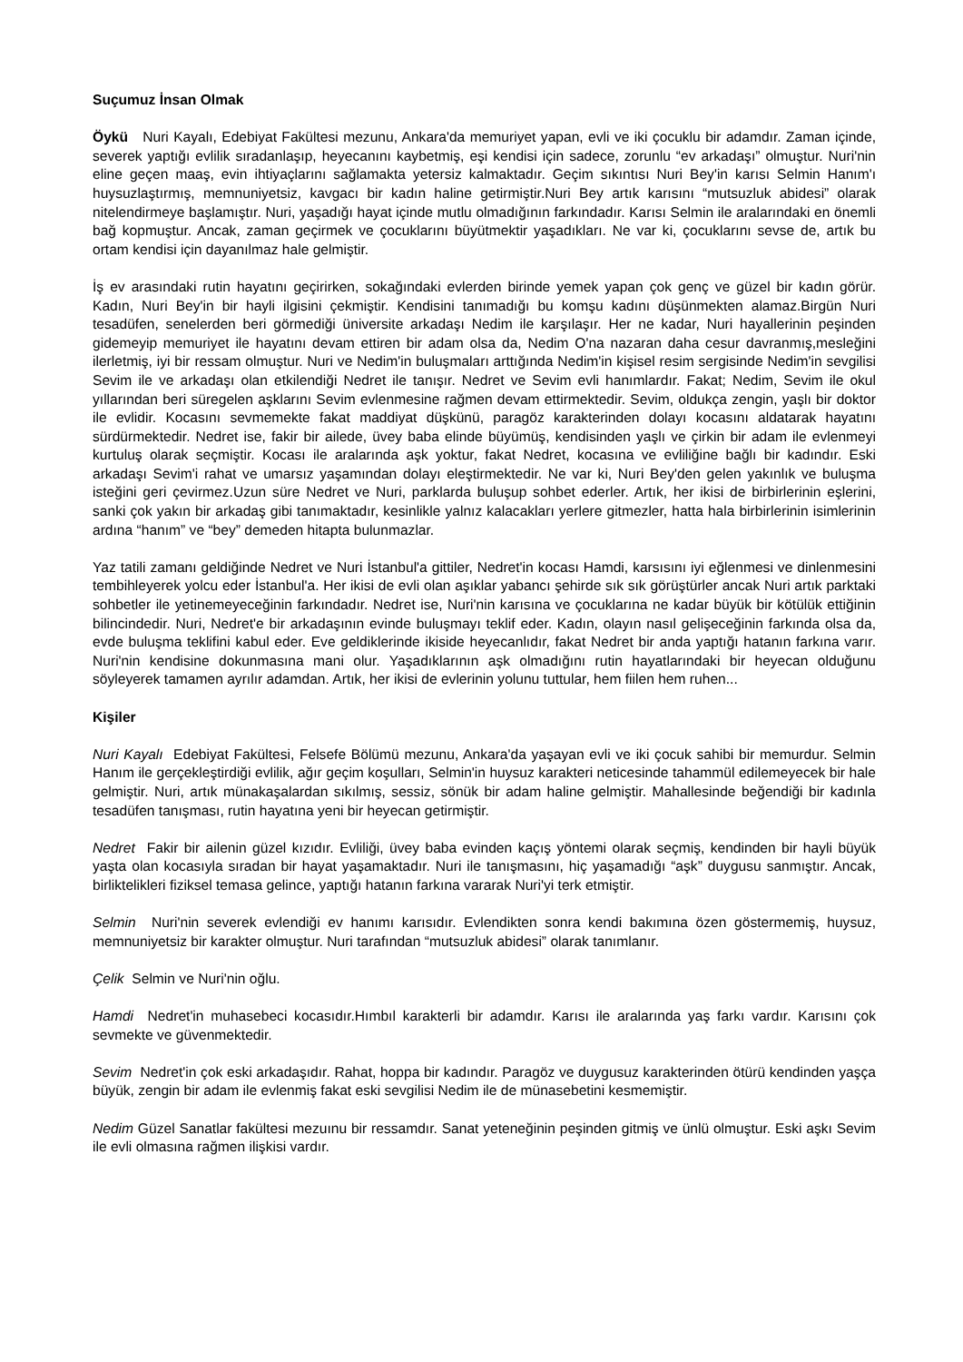Suçumuz İnsan Olmak
Öykü Nuri Kayalı, Edebiyat Fakültesi mezunu, Ankara'da memuriyet yapan, evli ve iki çocuklu bir adamdır. Zaman içinde, severek yaptığı evlilik sıradanlaşıp, heyecanını kaybetmiş, eşi kendisi için sadece, zorunlu “ev arkadaşı” olmuştur. Nuri'nin eline geçen maaş, evin ihtiyaçlarını sağlamakta yetersiz kalmaktadır. Geçim sıkıntısı Nuri Bey'in karısı Selmin Hanım'ı huysuzlaştırmış, memnuniyetsiz, kavgacı bir kadın haline getirmiştir.Nuri Bey artık karısını “mutsuzluk abidesi” olarak nitelendirmeye başlamıştır. Nuri, yaşadığı hayat içinde mutlu olmadığının farkındadır. Karısı Selmin ile aralarındaki en önemli bağ kopmuştur. Ancak, zaman geçirmek ve çocuklarını büyütmektir yaşadıkları. Ne var ki, çocuklarını sevse de, artık bu ortam kendisi için dayanılmaz hale gelmiştir.
İş ev arasındaki rutin hayatını geçirirken, sokağındaki evlerden birinde yemek yapan çok genç ve güzel bir kadın görür. Kadın, Nuri Bey'in bir hayli ilgisini çekmiştir. Kendisini tanımadığı bu komşu kadını düşünmekten alamaz.Birgün Nuri tesadüfen, senelerden beri görmediği üniversite arkadaşı Nedim ile karşılaşır. Her ne kadar, Nuri hayallerinin peşinden gidemeyip memuriyet ile hayatını devam ettiren bir adam olsa da, Nedim O'na nazaran daha cesur davranmış,mesleğini ilerletmiş, iyi bir ressam olmuştur. Nuri ve Nedim'in buluşmaları arttığında Nedim'in kişisel resim sergisinde Nedim'in sevgilisi Sevim ile ve arkadaşı olan etkilendiği Nedret ile tanışır. Nedret ve Sevim evli hanımlardır. Fakat; Nedim, Sevim ile okul yıllarından beri süregelen aşklarını Sevim evlenmesine rağmen devam ettirmektedir. Sevim, oldukça zengin, yaşlı bir doktor ile evlidir. Kocasını sevmemekte fakat maddiyat düşkünü, paragöz karakterinden dolayı kocasını aldatarak hayatını sürdürmektedir. Nedret ise, fakir bir ailede, üvey baba elinde büyümüş, kendisinden yaşlı ve çirkin bir adam ile evlenmeyi kurtuluş olarak seçmiştir. Kocası ile aralarında aşk yoktur, fakat Nedret, kocasına ve evliliğine bağlı bir kadındır. Eski arkadaşı Sevim'i rahat ve umarsız yaşamından dolayı eleştirmektedir. Ne var ki, Nuri Bey'den gelen yakınlık ve buluşma isteğini geri çevirmez.Uzun süre Nedret ve Nuri, parklarda buluşup sohbet ederler. Artık, her ikisi de birbirlerinin eşlerini, sanki çok yakın bir arkadaş gibi tanımaktadır, kesinlikle yalnız kalacakları yerlere gitmezler, hatta hala birbirlerinin isimlerinin ardına “hanım” ve “bey” demeden hitapta bulunmazlar.
Yaz tatili zamanı geldiğinde Nedret ve Nuri İstanbul'a gittiler, Nedret'in kocası Hamdi, karsısını iyi eğlenmesi ve dinlenmesini tembihleyerek yolcu eder İstanbul'a. Her ikisi de evli olan aşıklar yabancı şehirde sık sık görüştürler ancak Nuri artık parktaki sohbetler ile yetinemeyeceğinin farkındadır. Nedret ise, Nuri'nin karısına ve çocuklarına ne kadar büyük bir kötülük ettiğinin bilincindedir. Nuri, Nedret'e bir arkadaşının evinde buluşmayı teklif eder. Kadın, olayın nasıl gelişeceğinin farkında olsa da, evde buluşma teklifini kabul eder. Eve geldiklerinde ikiside heyecanlıdır, fakat Nedret bir anda yaptığı hatanın farkına varır. Nuri'nin kendisine dokunmasına mani olur. Yaşadıklarının aşk olmadığını rutin hayatlarındaki bir heyecan olduğunu söyleyerek tamamen ayrılır adamdan. Artık, her ikisi de evlerinin yolunu tuttular, hem fiilen hem ruhen...
Kişiler
Nuri Kayalı Edebiyat Fakültesi, Felsefe Bölümü mezunu, Ankara'da yaşayan evli ve iki çocuk sahibi bir memurdur. Selmin Hanım ile gerçekleştirdiği evlilik, ağır geçim koşulları, Selmin'in huysuz karakteri neticesinde tahammül edilemeyecek bir hale gelmiştir. Nuri, artık münakaşalardan sıkılmış, sessiz, sönük bir adam haline gelmiştir. Mahallesinde beğendiği bir kadınla tesadüfen tanışması, rutin hayatına yeni bir heyecan getirmiştir.
Nedret Fakir bir ailenin güzel kızıdır. Evliliği, üvey baba evinden kaçış yöntemi olarak seçmiş, kendinden bir hayli büyük yaşta olan kocasıyla sıradan bir hayat yaşamaktadır. Nuri ile tanışmasını, hiç yaşamadığı “aşk” duygusu sanmıştır. Ancak, birliktelikleri fiziksel temasa gelince, yaptığı hatanın farkına vararak Nuri'yi terk etmiştir.
Selmin Nuri'nin severek evlendiği ev hanımı karısıdır. Evlendikten sonra kendi bakımına özen göstermemiş, huysuz, memnuniyetsiz bir karakter olmuştur. Nuri tarafından “mutsuzluk abidesi” olarak tanımlanır.
Çelik Selmin ve Nuri'nin oğlu.
Hamdi Nedret'in muhasebeci kocasıdır.Hımbıl karakterli bir adamdır. Karısı ile aralarında yaş farkı vardır. Karısını çok sevmekte ve güvenmektedir.
Sevim Nedret'in çok eski arkadaşıdır. Rahat, hoppa bir kadındır. Paragöz ve duygusuz karakterinden ötürü kendinden yaşça büyük, zengin bir adam ile evlenmiş fakat eski sevgilisi Nedim ile de münasebetini kesmemiştir.
Nedim Güzel Sanatlar fakültesi mezuınu bir ressamdır. Sanat yeteneğinin peşinden gitmiş ve ünlü olmuştur. Eski aşkı Sevim ile evli olmasına rağmen ilişkisi vardır.